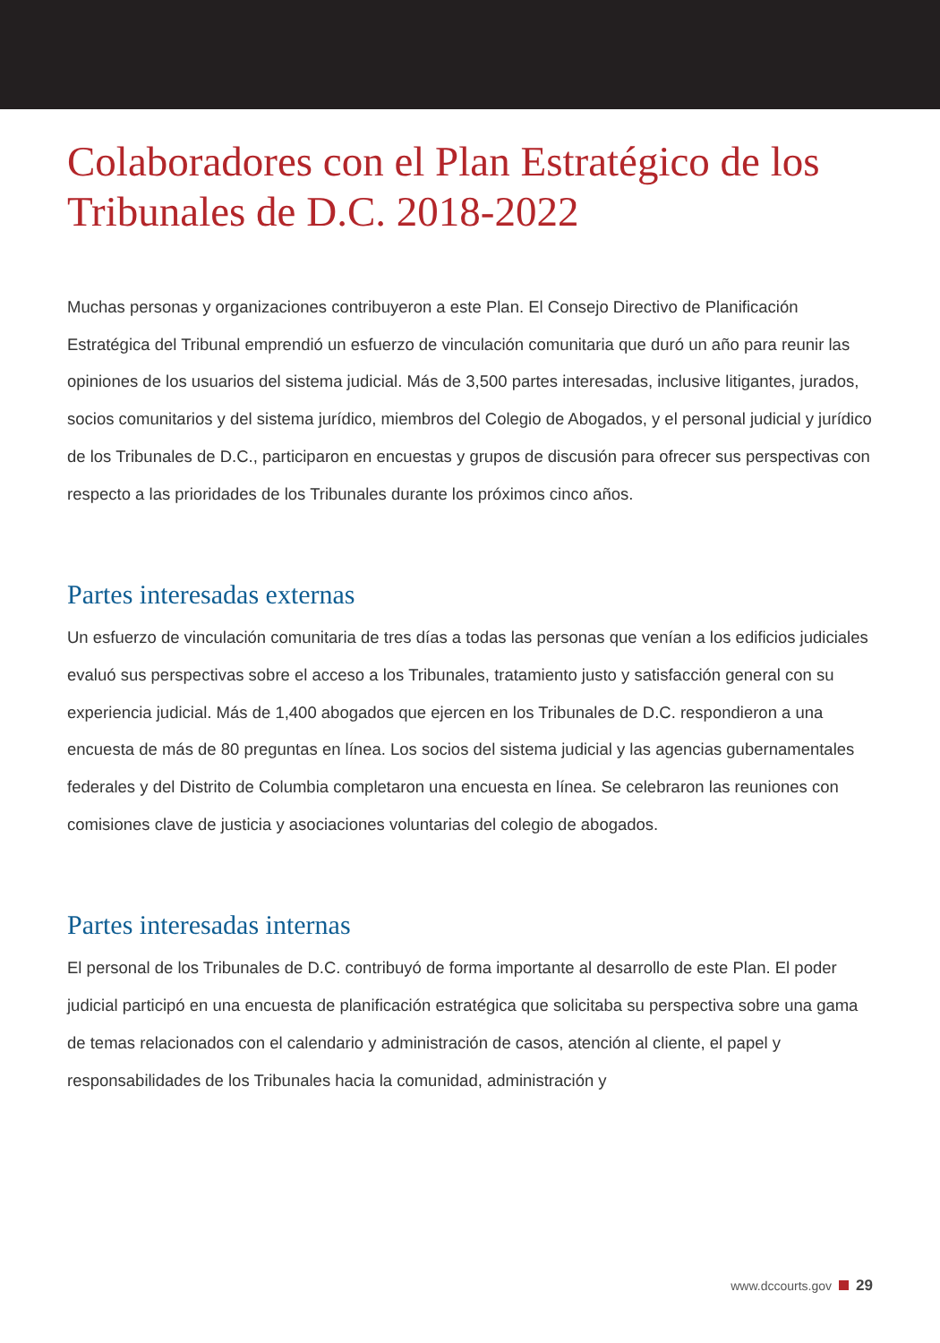Colaboradores con el Plan Estratégico de los Tribunales de D.C. 2018-2022
Muchas personas y organizaciones contribuyeron a este Plan. El Consejo Directivo de Planificación Estratégica del Tribunal emprendió un esfuerzo de vinculación comunitaria que duró un año para reunir las opiniones de los usuarios del sistema judicial. Más de 3,500 partes interesadas, inclusive litigantes, jurados, socios comunitarios y del sistema jurídico, miembros del Colegio de Abogados, y el personal judicial y jurídico de los Tribunales de D.C., participaron en encuestas y grupos de discusión para ofrecer sus perspectivas con respecto a las prioridades de los Tribunales durante los próximos cinco años.
Partes interesadas externas
Un esfuerzo de vinculación comunitaria de tres días a todas las personas que venían a los edificios judiciales evaluó sus perspectivas sobre el acceso a los Tribunales, tratamiento justo y satisfacción general con su experiencia judicial. Más de 1,400 abogados que ejercen en los Tribunales de D.C. respondieron a una encuesta de más de 80 preguntas en línea. Los socios del sistema judicial y las agencias gubernamentales federales y del Distrito de Columbia completaron una encuesta en línea. Se celebraron las reuniones con comisiones clave de justicia y asociaciones voluntarias del colegio de abogados.
Partes interesadas internas
El personal de los Tribunales de D.C. contribuyó de forma importante al desarrollo de este Plan. El poder judicial participó en una encuesta de planificación estratégica que solicitaba su perspectiva sobre una gama de temas relacionados con el calendario y administración de casos, atención al cliente, el papel y responsabilidades de los Tribunales hacia la comunidad, administración y
www.dccourts.gov 29